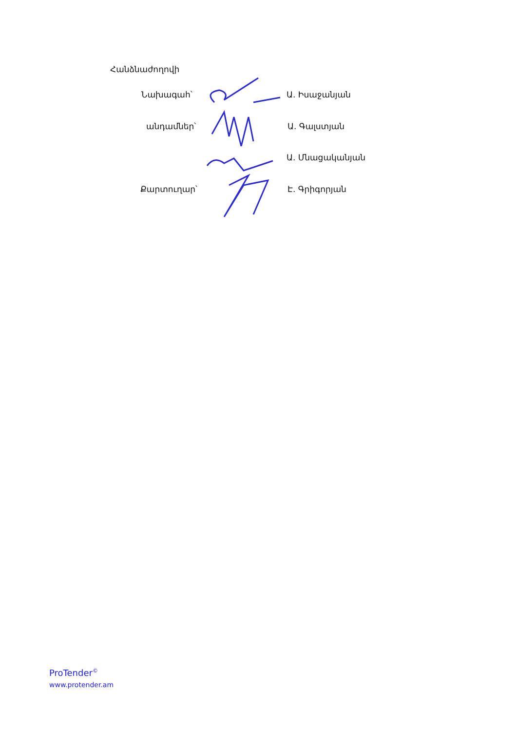Հանձնաժողովի
Նախագահ՝ Ա. Իսաջանյան
անդամներ՝ Ա. Գալստյան
Ա. Մնացականյան
Քարտուղար՝ Է. Գրիգորյան
ProTender<sup>©</sup>
www.protender.am